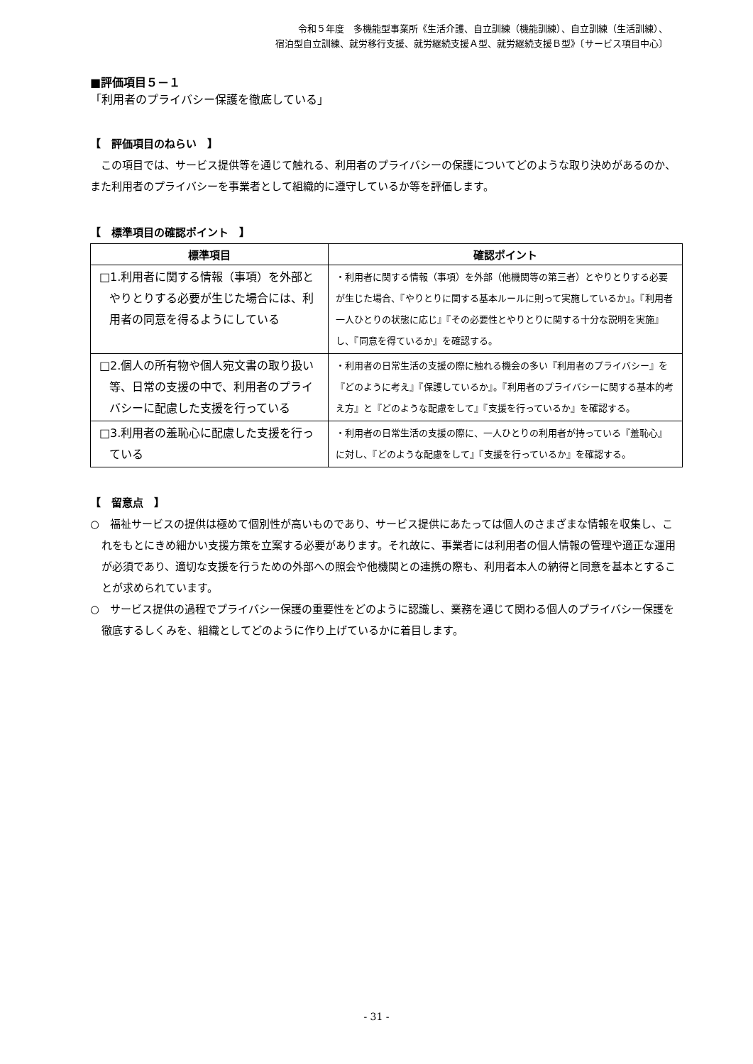令和５年度　多機能型事業所《生活介護、自立訓練（機能訓練）、自立訓練（生活訓練）、
宿泊型自立訓練、就労移行支援、就労継続支援Ａ型、就労継続支援Ｂ型》〔サービス項目中心〕
■評価項目５－１
「利用者のプライバシー保護を徹底している」
【　評価項目のねらい　】
　この項目では、サービス提供等を通じて触れる、利用者のプライバシーの保護についてどのような取り決めがあるのか、また利用者のプライバシーを事業者として組織的に遵守しているか等を評価します。
【　標準項目の確認ポイント　】
| 標準項目 | 確認ポイント |
| --- | --- |
| □1.利用者に関する情報（事項）を外部とやりとりする必要が生じた場合には、利用者の同意を得るようにしている | ・利用者に関する情報（事項）を外部（他機関等の第三者）とやりとりする必要が生じた場合、『やりとりに関する基本ルールに則って実施しているか』。『利用者一人ひとりの状態に応じ』『その必要性とやりとりに関する十分な説明を実施』し、『同意を得ているか』を確認する。 |
| □2.個人の所有物や個人宛文書の取り扱い等、日常の支援の中で、利用者のプライバシーに配慮した支援を行っている | ・利用者の日常生活の支援の際に触れる機会の多い『利用者のプライバシー』を『どのように考え』『保護しているか』。『利用者のプライバシーに関する基本的考え方』と『どのような配慮をして』『支援を行っているか』を確認する。 |
| □3.利用者の羞恥心に配慮した支援を行っている | ・利用者の日常生活の支援の際に、一人ひとりの利用者が持っている『羞恥心』に対し、『どのような配慮をして』『支援を行っているか』を確認する。 |
【　留意点　】
○　福祉サービスの提供は極めて個別性が高いものであり、サービス提供にあたっては個人のさまざまな情報を収集し、これをもとにきめ細かい支援方策を立案する必要があります。それ故に、事業者には利用者の個人情報の管理や適正な運用が必須であり、適切な支援を行うための外部への照会や他機関との連携の際も、利用者本人の納得と同意を基本とすることが求められています。
○　サービス提供の過程でプライバシー保護の重要性をどのように認識し、業務を通じて関わる個人のプライバシー保護を徹底するしくみを、組織としてどのように作り上げているかに着目します。
- 31 -